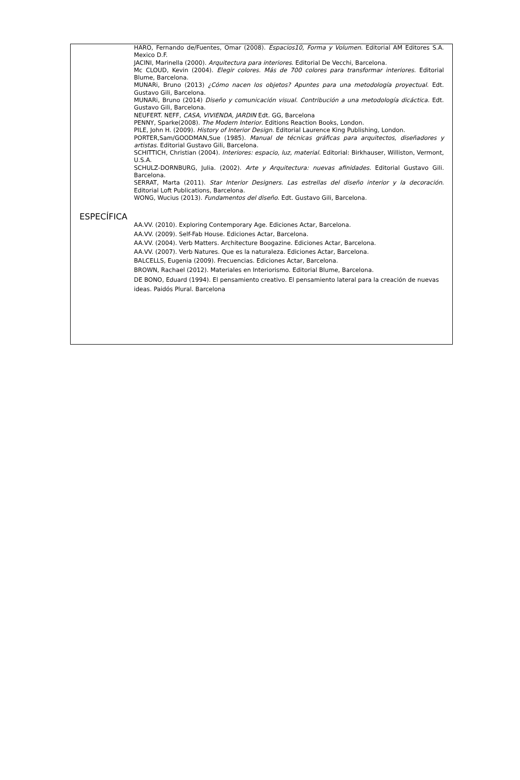HARO, Fernando de/Fuentes, Omar (2008). Espacios10, Forma y Volumen. Editorial AM Editores S.A. Mexico D.F.
JACINI, Marinella (2000). Arquitectura para interiores. Editorial De Vecchi, Barcelona.
Mc CLOUD, Kevin (2004). Elegir colores. Más de 700 colores para transformar interiores. Editorial Blume, Barcelona.
MUNARi, Bruno (2013) ¿Cómo nacen los objetos? Apuntes para una metodología proyectual. Edt. Gustavo Gili, Barcelona.
MUNARi, Bruno (2014) Diseño y comunicación visual. Contribución a una metodología dicáctica. Edt. Gustavo Gili, Barcelona.
NEUFERT. NEFF, CASA, VIVIENDA, JARDIN Edt. GG, Barcelona
PENNY, Sparke(2008). The Modern Interior. Editions Reaction Books, London.
PILE, John H. (2009). History of Interior Design. Editorial Laurence King Publishing, London.
PORTER,Sam/GOODMAN,Sue (1985). Manual de técnicas gráficas para arquitectos, diseñadores y artistas. Editorial Gustavo Gili, Barcelona.
SCHITTICH, Christian (2004). Interiores: espacio, luz, material. Editorial: Birkhauser, Williston, Vermont, U.S.A.
SCHULZ-DORNBURG, Julia. (2002). Arte y Arquitectura: nuevas afinidades. Editorial Gustavo Gili. Barcelona.
SERRAT, Marta (2011). Star Interior Designers. Las estrellas del diseño interior y la decoración. Editorial Loft Publications, Barcelona.
WONG, Wucius (2013). Fundamentos del diseño. Edt. Gustavo Gili, Barcelona.
ESPECÍFICA
AA.VV. (2010). Exploring Contemporary Age. Ediciones Actar, Barcelona.
AA.VV. (2009). Self-Fab House. Ediciones Actar, Barcelona.
AA.VV. (2004). Verb Matters. Architecture Boogazine. Ediciones Actar, Barcelona.
AA.VV. (2007). Verb Natures. Que es la naturaleza. Ediciones Actar, Barcelona.
BALCELLS, Eugenia (2009). Frecuencias. Ediciones Actar, Barcelona.
BROWN, Rachael (2012). Materiales en Interiorismo. Editorial Blume, Barcelona.
DE BONO, Eduard (1994). El pensamiento creativo. El pensamiento lateral para la creación de nuevas ideas. Paidós Plural. Barcelona